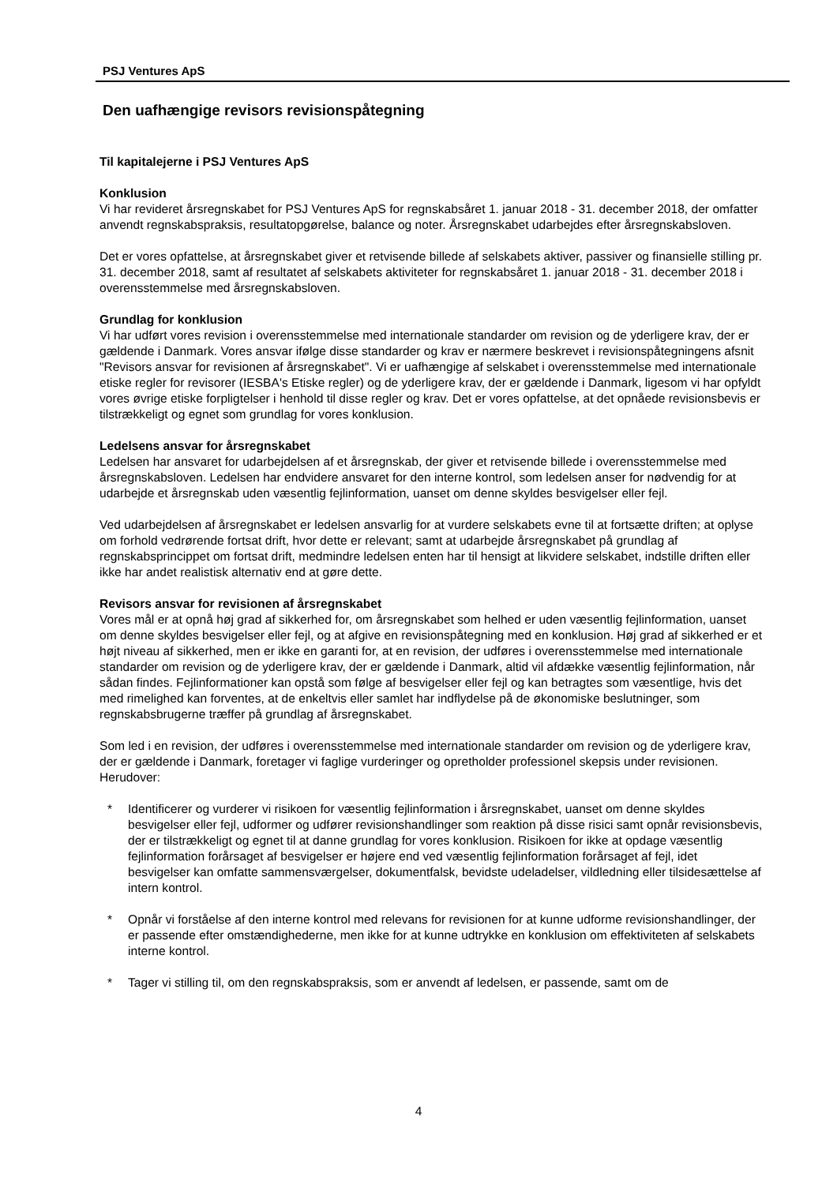PSJ Ventures ApS
Den uafhængige revisors revisionspåtegning
Til kapitalejerne i PSJ Ventures ApS
Konklusion
Vi har revideret årsregnskabet for PSJ Ventures ApS for regnskabsåret 1. januar 2018 - 31. december 2018, der omfatter anvendt regnskabspraksis, resultatopgørelse, balance og noter. Årsregnskabet udarbejdes efter årsregnskabsloven.
Det er vores opfattelse, at årsregnskabet giver et retvisende billede af selskabets aktiver, passiver og finansielle stilling pr. 31. december 2018, samt af resultatet af selskabets aktiviteter for regnskabsåret 1. januar 2018 - 31. december 2018 i overensstemmelse med årsregnskabsloven.
Grundlag for konklusion
Vi har udført vores revision i overensstemmelse med internationale standarder om revision og de yderligere krav, der er gældende i Danmark. Vores ansvar ifølge disse standarder og krav er nærmere beskrevet i revisionspåtegningens afsnit "Revisors ansvar for revisionen af årsregnskabet". Vi er uafhængige af selskabet i overensstemmelse med internationale etiske regler for revisorer (IESBA's Etiske regler) og de yderligere krav, der er gældende i Danmark, ligesom vi har opfyldt vores øvrige etiske forpligtelser i henhold til disse regler og krav. Det er vores opfattelse, at det opnåede revisionsbevis er tilstrækkeligt og egnet som grundlag for vores konklusion.
Ledelsens ansvar for årsregnskabet
Ledelsen har ansvaret for udarbejdelsen af et årsregnskab, der giver et retvisende billede i overensstemmelse med årsregnskabsloven. Ledelsen har endvidere ansvaret for den interne kontrol, som ledelsen anser for nødvendig for at udarbejde et årsregnskab uden væsentlig fejlinformation, uanset om denne skyldes besvigelser eller fejl.
Ved udarbejdelsen af årsregnskabet er ledelsen ansvarlig for at vurdere selskabets evne til at fortsætte driften; at oplyse om forhold vedrørende fortsat drift, hvor dette er relevant; samt at udarbejde årsregnskabet på grundlag af regnskabsprincippet om fortsat drift, medmindre ledelsen enten har til hensigt at likvidere selskabet, indstille driften eller ikke har andet realistisk alternativ end at gøre dette.
Revisors ansvar for revisionen af årsregnskabet
Vores mål er at opnå høj grad af sikkerhed for, om årsregnskabet som helhed er uden væsentlig fejlinformation, uanset om denne skyldes besvigelser eller fejl, og at afgive en revisionspåtegning med en konklusion. Høj grad af sikkerhed er et højt niveau af sikkerhed, men er ikke en garanti for, at en revision, der udføres i overensstemmelse med internationale standarder om revision og de yderligere krav, der er gældende i Danmark, altid vil afdække væsentlig fejlinformation, når sådan findes. Fejlinformationer kan opstå som følge af besvigelser eller fejl og kan betragtes som væsentlige, hvis det med rimelighed kan forventes, at de enkeltvis eller samlet har indflydelse på de økonomiske beslutninger, som regnskabsbrugerne træffer på grundlag af årsregnskabet.
Som led i en revision, der udføres i overensstemmelse med internationale standarder om revision og de yderligere krav, der er gældende i Danmark, foretager vi faglige vurderinger og opretholder professionel skepsis under revisionen. Herudover:
* Identificerer og vurderer vi risikoen for væsentlig fejlinformation i årsregnskabet, uanset om denne skyldes besvigelser eller fejl, udformer og udfører revisionshandlinger som reaktion på disse risici samt opnår revisionsbevis, der er tilstrækkeligt og egnet til at danne grundlag for vores konklusion. Risikoen for ikke at opdage væsentlig fejlinformation forårsaget af besvigelser er højere end ved væsentlig fejlinformation forårsaget af fejl, idet besvigelser kan omfatte sammensværgelser, dokumentfalsk, bevidste udeladelser, vildledning eller tilsidesættelse af intern kontrol.
* Opnår vi forståelse af den interne kontrol med relevans for revisionen for at kunne udforme revisionshandlinger, der er passende efter omstændighederne, men ikke for at kunne udtrykke en konklusion om effektiviteten af selskabets interne kontrol.
* Tager vi stilling til, om den regnskabspraksis, som er anvendt af ledelsen, er passende, samt om de
4